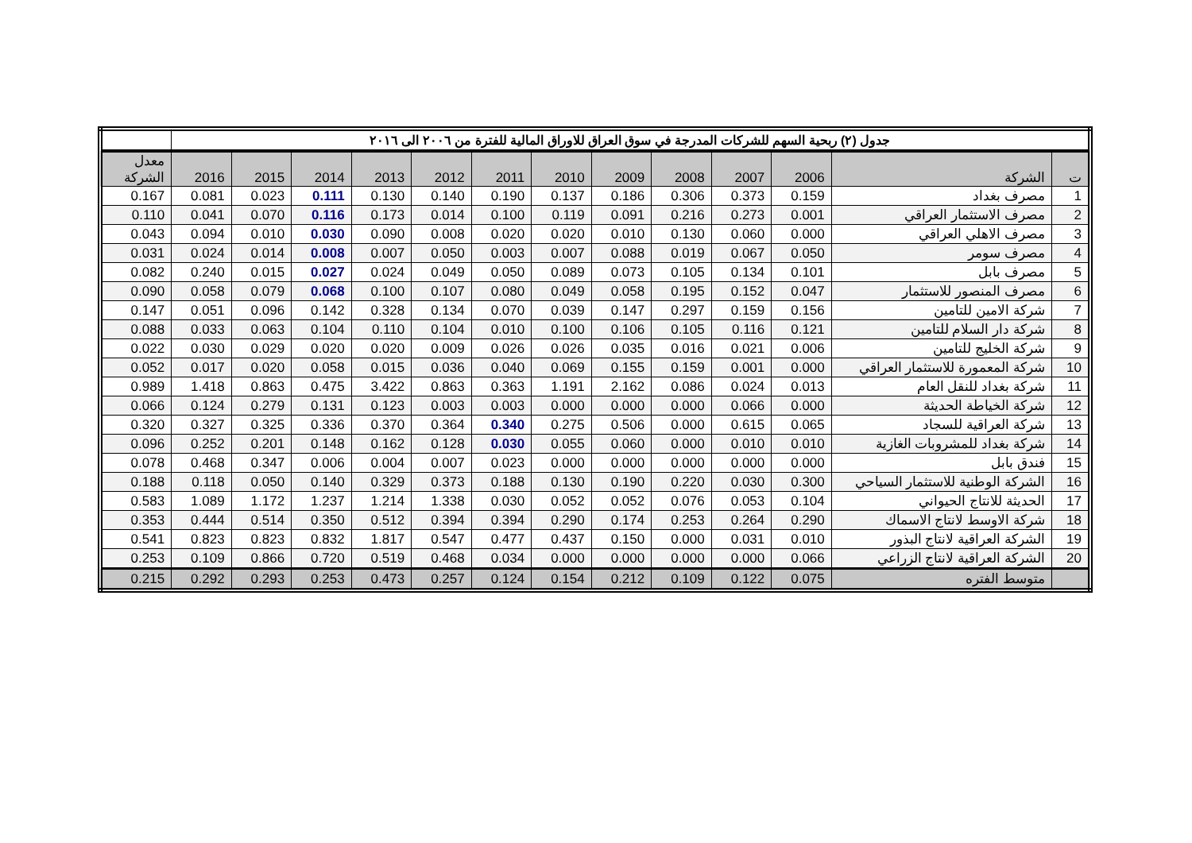| جدول (٢) ربحية السهم للشركات المدرجة في سوق العراق للاوراق المالية للفترة من ٢٠٠٦ الى ٢٠١٦ | | | | | | | | | | | | | |
| ت | الشركة | 2006 | 2007 | 2008 | 2009 | 2010 | 2011 | 2012 | 2013 | 2014 | 2015 | 2016 | معدل الشركة |
| 1 | مصرف بغداد | 0.159 | 0.373 | 0.306 | 0.186 | 0.137 | 0.190 | 0.140 | 0.130 | 0.111 | 0.023 | 0.081 | 0.167 |
| 2 | مصرف الاستثمار العراقي | 0.001 | 0.273 | 0.216 | 0.091 | 0.119 | 0.100 | 0.014 | 0.173 | 0.116 | 0.070 | 0.041 | 0.110 |
| 3 | مصرف الاهلي العراقي | 0.000 | 0.060 | 0.130 | 0.010 | 0.020 | 0.020 | 0.008 | 0.090 | 0.030 | 0.010 | 0.094 | 0.043 |
| 4 | مصرف سومر | 0.050 | 0.067 | 0.019 | 0.088 | 0.007 | 0.003 | 0.050 | 0.007 | 0.008 | 0.014 | 0.024 | 0.031 |
| 5 | مصرف بابل | 0.101 | 0.134 | 0.105 | 0.073 | 0.089 | 0.050 | 0.049 | 0.024 | 0.027 | 0.015 | 0.240 | 0.082 |
| 6 | مصرف المنصور للاستثمار | 0.047 | 0.152 | 0.195 | 0.058 | 0.049 | 0.080 | 0.107 | 0.100 | 0.068 | 0.079 | 0.058 | 0.090 |
| 7 | شركة الامين للتامين | 0.156 | 0.159 | 0.297 | 0.147 | 0.039 | 0.070 | 0.134 | 0.328 | 0.142 | 0.096 | 0.051 | 0.147 |
| 8 | شركة دار السلام للتامين | 0.121 | 0.116 | 0.105 | 0.106 | 0.100 | 0.010 | 0.104 | 0.110 | 0.104 | 0.063 | 0.033 | 0.088 |
| 9 | شركة الخليج للتامين | 0.006 | 0.021 | 0.016 | 0.035 | 0.026 | 0.026 | 0.009 | 0.020 | 0.020 | 0.029 | 0.030 | 0.022 |
| 10 | شركة المعمورة للاستثمار العراقي | 0.000 | 0.001 | 0.159 | 0.155 | 0.069 | 0.040 | 0.036 | 0.015 | 0.058 | 0.020 | 0.017 | 0.052 |
| 11 | شركة بغداد للنقل العام | 0.013 | 0.024 | 0.086 | 2.162 | 1.191 | 0.363 | 0.863 | 3.422 | 0.475 | 0.863 | 1.418 | 0.989 |
| 12 | شركة الخياطة الحديثة | 0.000 | 0.066 | 0.000 | 0.000 | 0.000 | 0.003 | 0.003 | 0.123 | 0.131 | 0.279 | 0.124 | 0.066 |
| 13 | شركة العراقية للسجاد | 0.065 | 0.615 | 0.000 | 0.506 | 0.275 | 0.340 | 0.364 | 0.370 | 0.336 | 0.325 | 0.327 | 0.320 |
| 14 | شركة بغداد للمشروبات الغازية | 0.010 | 0.010 | 0.000 | 0.060 | 0.055 | 0.030 | 0.128 | 0.162 | 0.148 | 0.201 | 0.252 | 0.096 |
| 15 | فندق بابل | 0.000 | 0.000 | 0.000 | 0.000 | 0.000 | 0.023 | 0.007 | 0.004 | 0.006 | 0.347 | 0.468 | 0.078 |
| 16 | الشركة الوطنية للاستثمار السياحي | 0.300 | 0.030 | 0.220 | 0.190 | 0.130 | 0.188 | 0.373 | 0.329 | 0.140 | 0.050 | 0.118 | 0.188 |
| 17 | الحديثة للانتاج الحيواني | 0.104 | 0.053 | 0.076 | 0.052 | 0.052 | 0.030 | 1.338 | 1.214 | 1.237 | 1.172 | 1.089 | 0.583 |
| 18 | شركة الاوسط لانتاج الاسماك | 0.290 | 0.264 | 0.253 | 0.174 | 0.290 | 0.394 | 0.394 | 0.512 | 0.350 | 0.514 | 0.444 | 0.353 |
| 19 | الشركة العراقية لانتاج البذور | 0.010 | 0.031 | 0.000 | 0.150 | 0.437 | 0.477 | 0.547 | 1.817 | 0.832 | 0.823 | 0.823 | 0.541 |
| 20 | الشركة العراقية لانتاج الزراعي | 0.066 | 0.000 | 0.000 | 0.000 | 0.000 | 0.034 | 0.468 | 0.519 | 0.720 | 0.866 | 0.109 | 0.253 |
| | متوسط الفتره | 0.075 | 0.122 | 0.109 | 0.212 | 0.154 | 0.124 | 0.257 | 0.473 | 0.253 | 0.293 | 0.292 | 0.215 |